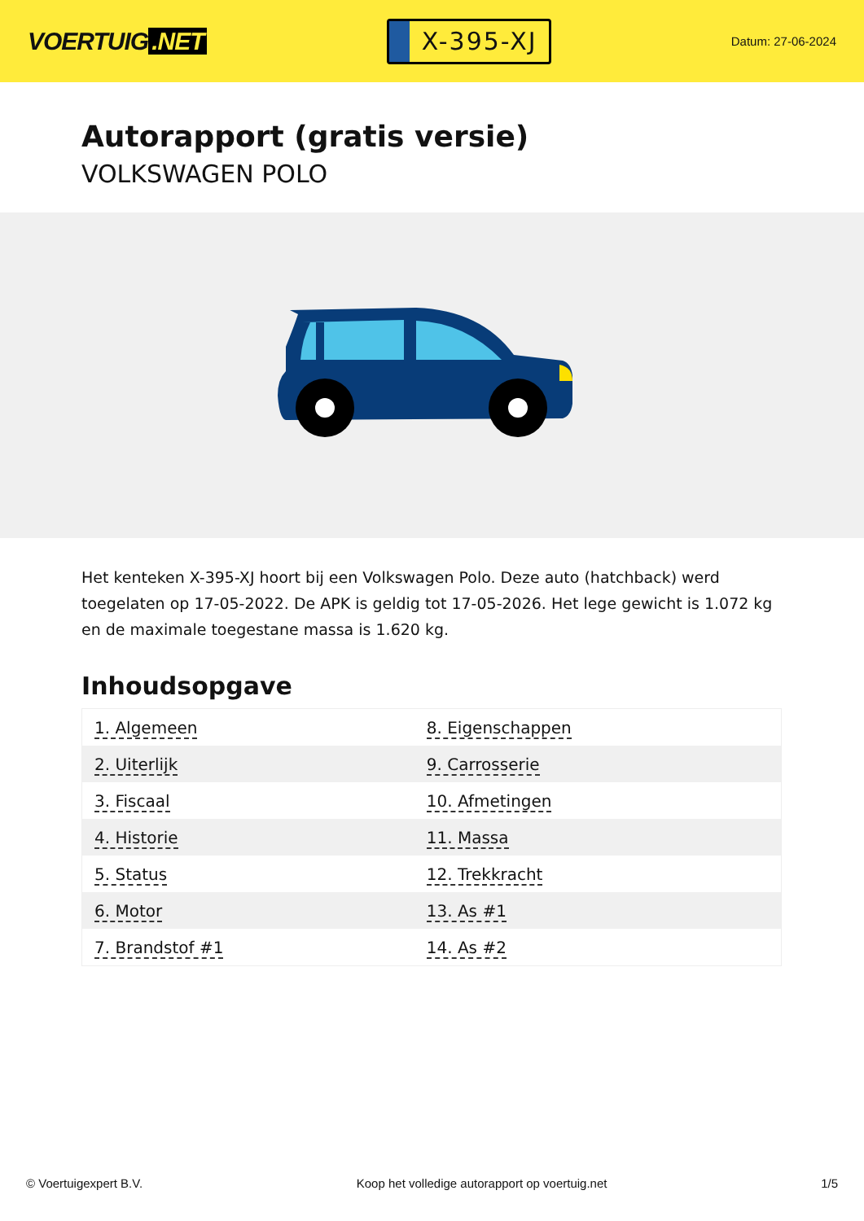VOERTUIG.NET
X-395-XJ
Datum: 27-06-2024
Autorapport (gratis versie)
VOLKSWAGEN POLO
Het kenteken X-395-XJ hoort bij een Volkswagen Polo. Deze auto (hatchback) werd toegelaten op 17-05-2022. De APK is geldig tot 17-05-2026. Het lege gewicht is 1.072 kg en de maximale toegestane massa is 1.620 kg.
Inhoudsopgave
| 1. Algemeen | 8. Eigenschappen |
| 2. Uiterlijk | 9. Carrosserie |
| 3. Fiscaal | 10. Afmetingen |
| 4. Historie | 11. Massa |
| 5. Status | 12. Trekkracht |
| 6. Motor | 13. As #1 |
| 7. Brandstof #1 | 14. As #2 |
© Voertuigexpert B.V. Koop het volledige autorapport op voertuig.net 1/5